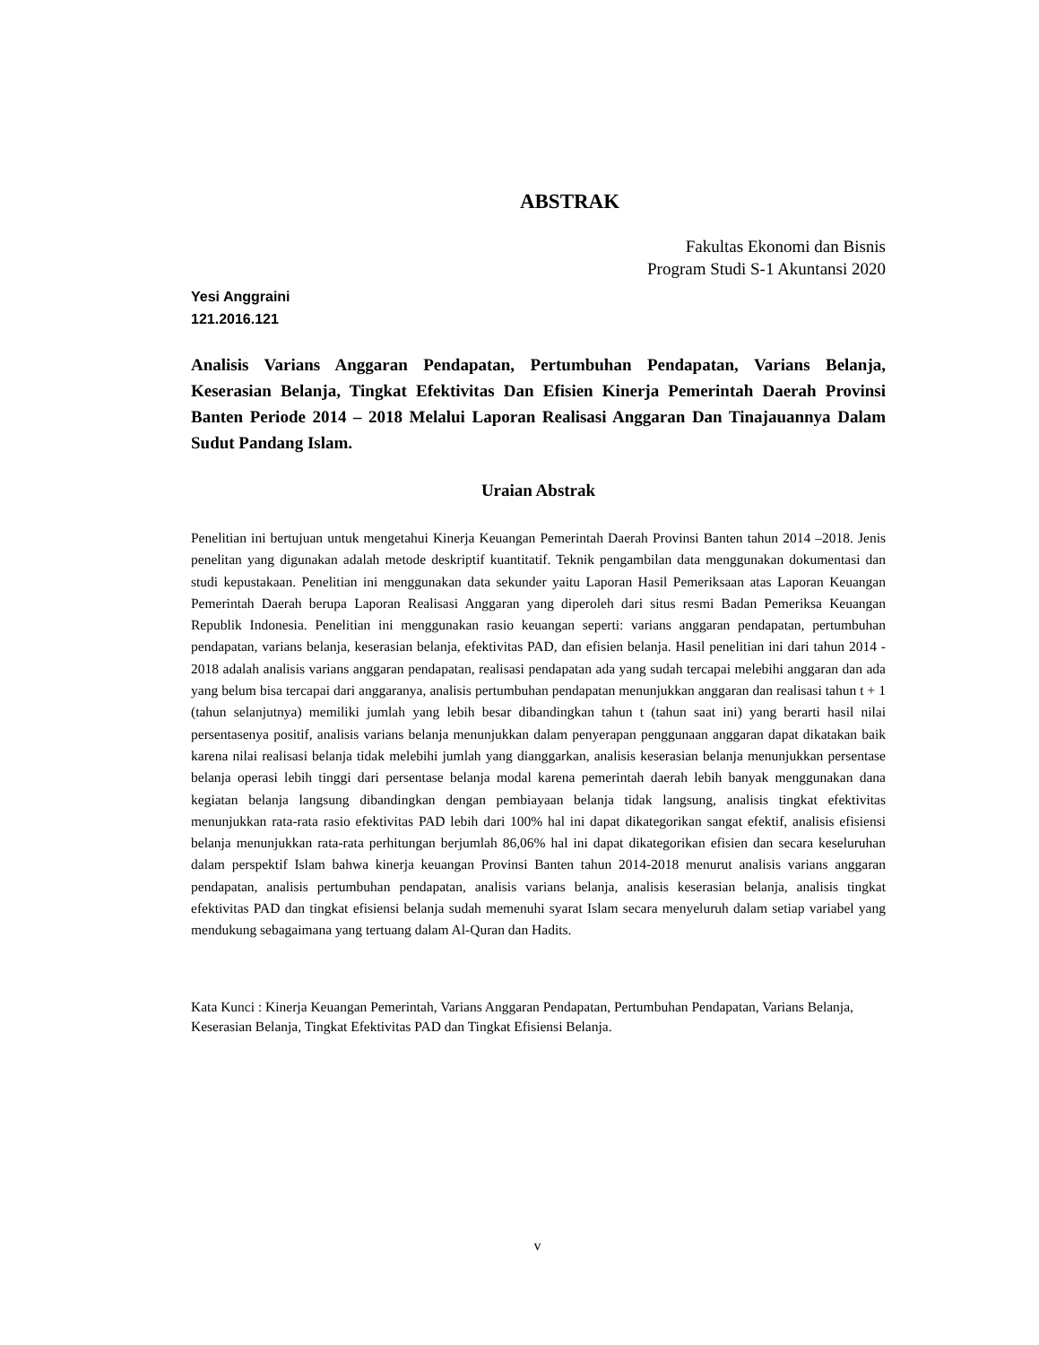ABSTRAK
Fakultas Ekonomi dan Bisnis
Program Studi S-1 Akuntansi 2020
Yesi Anggraini
121.2016.121
Analisis Varians Anggaran Pendapatan, Pertumbuhan Pendapatan, Varians Belanja, Keserasian Belanja, Tingkat Efektivitas Dan Efisien Kinerja Pemerintah Daerah Provinsi Banten Periode 2014 – 2018 Melalui Laporan Realisasi Anggaran Dan Tinajauannya Dalam Sudut Pandang Islam.
Uraian Abstrak
Penelitian ini bertujuan untuk mengetahui Kinerja Keuangan Pemerintah Daerah Provinsi Banten tahun 2014 –2018. Jenis penelitan yang digunakan adalah metode deskriptif kuantitatif. Teknik pengambilan data menggunakan dokumentasi dan studi kepustakaan. Penelitian ini menggunakan data sekunder yaitu Laporan Hasil Pemeriksaan atas Laporan Keuangan Pemerintah Daerah berupa Laporan Realisasi Anggaran yang diperoleh dari situs resmi Badan Pemeriksa Keuangan Republik Indonesia. Penelitian ini menggunakan rasio keuangan seperti: varians anggaran pendapatan, pertumbuhan pendapatan, varians belanja, keserasian belanja, efektivitas PAD, dan efisien belanja. Hasil penelitian ini dari tahun 2014 - 2018 adalah analisis varians anggaran pendapatan, realisasi pendapatan ada yang sudah tercapai melebihi anggaran dan ada yang belum bisa tercapai dari anggaranya, analisis pertumbuhan pendapatan menunjukkan anggaran dan realisasi tahun t + 1 (tahun selanjutnya) memiliki jumlah yang lebih besar dibandingkan tahun t (tahun saat ini) yang berarti hasil nilai persentasenya positif, analisis varians belanja menunjukkan dalam penyerapan penggunaan anggaran dapat dikatakan baik karena nilai realisasi belanja tidak melebihi jumlah yang dianggarkan, analisis keserasian belanja menunjukkan persentase belanja operasi lebih tinggi dari persentase belanja modal karena pemerintah daerah lebih banyak menggunakan dana kegiatan belanja langsung dibandingkan dengan pembiayaan belanja tidak langsung, analisis tingkat efektivitas menunjukkan rata-rata rasio efektivitas PAD lebih dari 100% hal ini dapat dikategorikan sangat efektif, analisis efisiensi belanja menunjukkan rata-rata perhitungan berjumlah 86,06% hal ini dapat dikategorikan efisien dan secara keseluruhan dalam perspektif Islam bahwa kinerja keuangan Provinsi Banten tahun 2014-2018 menurut analisis varians anggaran pendapatan, analisis pertumbuhan pendapatan, analisis varians belanja, analisis keserasian belanja, analisis tingkat efektivitas PAD dan tingkat efisiensi belanja sudah memenuhi syarat Islam secara menyeluruh dalam setiap variabel yang mendukung sebagaimana yang tertuang dalam Al-Quran dan Hadits.
Kata Kunci : Kinerja Keuangan Pemerintah, Varians Anggaran Pendapatan, Pertumbuhan Pendapatan, Varians Belanja, Keserasian Belanja, Tingkat Efektivitas PAD dan Tingkat Efisiensi Belanja.
v